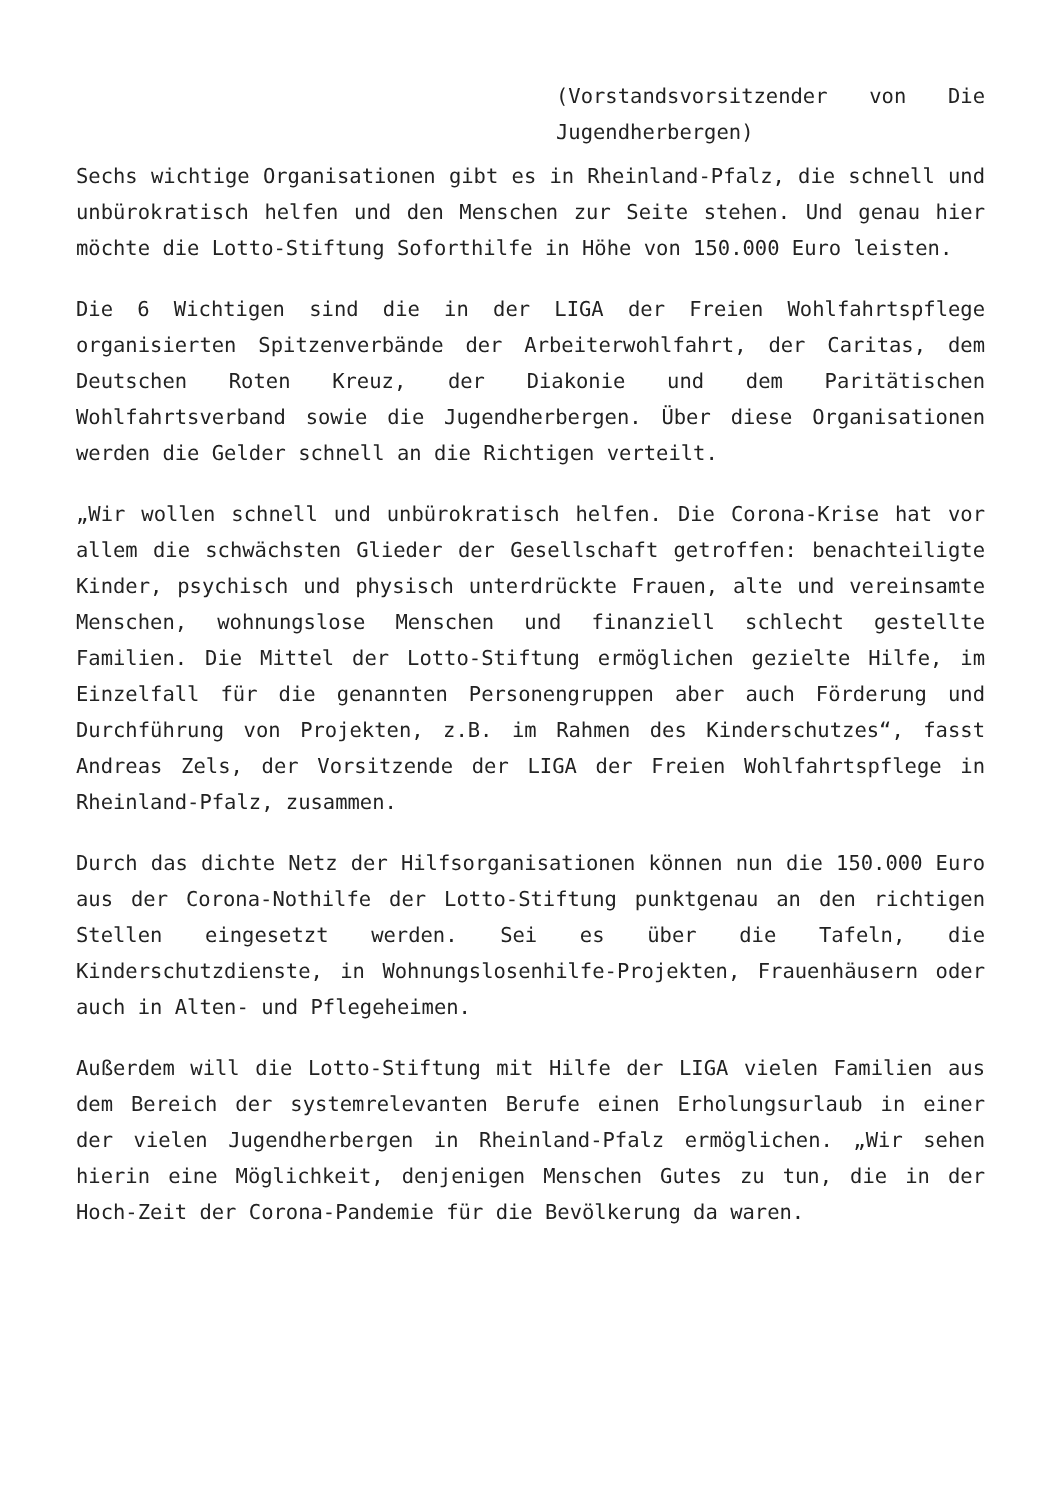(Vorstandsvorsitzender von Die Jugendherbergen)
Sechs wichtige Organisationen gibt es in Rheinland-Pfalz, die schnell und unbürokratisch helfen und den Menschen zur Seite stehen. Und genau hier möchte die Lotto-Stiftung Soforthilfe in Höhe von 150.000 Euro leisten.
Die 6 Wichtigen sind die in der LIGA der Freien Wohlfahrtspflege organisierten Spitzenverbände der Arbeiterwohlfahrt, der Caritas, dem Deutschen Roten Kreuz, der Diakonie und dem Paritätischen Wohlfahrtsverband sowie die Jugendherbergen. Über diese Organisationen werden die Gelder schnell an die Richtigen verteilt.
„Wir wollen schnell und unbürokratisch helfen. Die Corona-Krise hat vor allem die schwächsten Glieder der Gesellschaft getroffen: benachteiligte Kinder, psychisch und physisch unterdrückte Frauen, alte und vereinsamte Menschen, wohnungslose Menschen und finanziell schlecht gestellte Familien. Die Mittel der Lotto-Stiftung ermöglichen gezielte Hilfe, im Einzelfall für die genannten Personengruppen aber auch Förderung und Durchführung von Projekten, z.B. im Rahmen des Kinderschutzes“, fasst Andreas Zels, der Vorsitzende der LIGA der Freien Wohlfahrtspflege in Rheinland-Pfalz, zusammen.
Durch das dichte Netz der Hilfsorganisationen können nun die 150.000 Euro aus der Corona-Nothilfe der Lotto-Stiftung punktgenau an den richtigen Stellen eingesetzt werden. Sei es über die Tafeln, die Kinderschutzdienste, in Wohnungslosenhilfe-Projekten, Frauenhäusern oder auch in Alten- und Pflegeheimen.
Außerdem will die Lotto-Stiftung mit Hilfe der LIGA vielen Familien aus dem Bereich der systemrelevanten Berufe einen Erholungsurlaub in einer der vielen Jugendherbergen in Rheinland-Pfalz ermöglichen. „Wir sehen hierin eine Möglichkeit, denjenigen Menschen Gutes zu tun, die in der Hoch-Zeit der Corona-Pandemie für die Bevölkerung da waren.